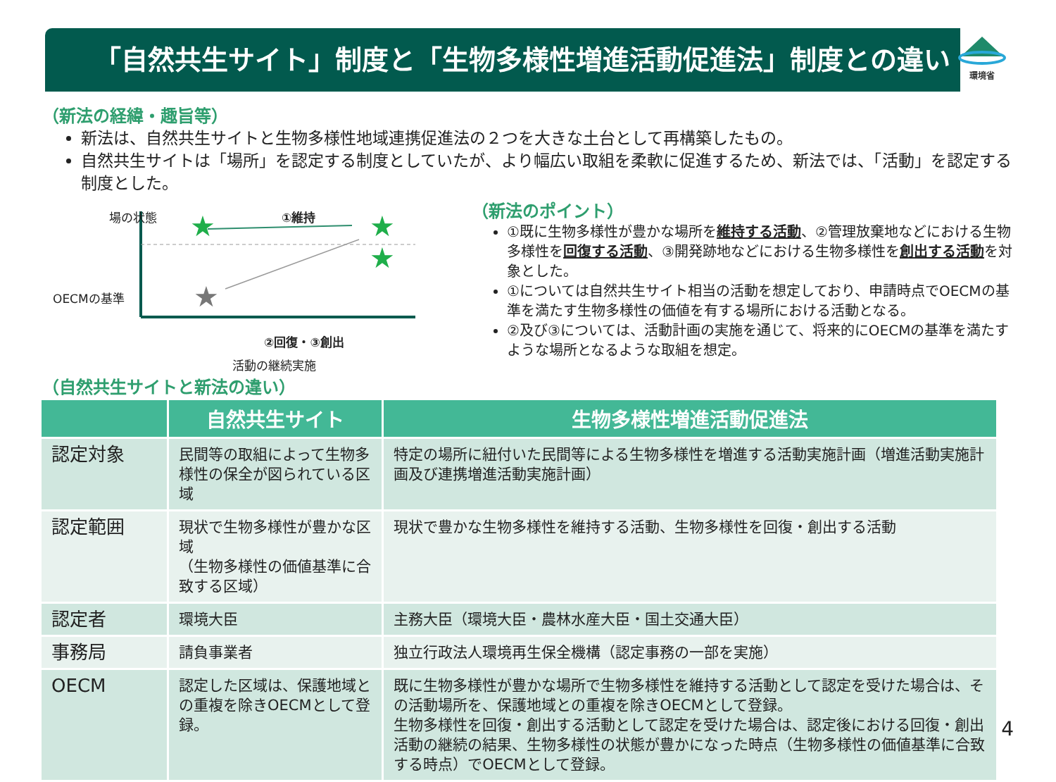「自然共生サイト」制度と「生物多様性増進活動促進法」制度との違い 環境省
（新法の経緯・趣旨等）
新法は、自然共生サイトと生物多様性地域連携促進法の２つを大きな土台として再構築したもの。
自然共生サイトは「場所」を認定する制度としていたが、より幅広い取組を柔軟に促進するため、新法では、「活動」を認定する制度とした。
★
★
★
★
場の状態 ①維持
OECMの基準
②回復・③創出
活動の継続実施
（新法のポイント）
①既に生物多様性が豊かな場所を維持する活動、②管理放棄地などにおける生物多様性を回復する活動、③開発跡地などにおける生物多様性を創出する活動を対象とした。
①については自然共生サイト相当の活動を想定しており、申請時点でOECMの基準を満たす生物多様性の価値を有する場所における活動となる。
②及び③については、活動計画の実施を通じて、将来的にOECMの基準を満たすような場所となるような取組を想定。
（自然共生サイトと新法の違い）
| | 自然共生サイト | 生物多様性増進活動促進法 |
| --- | --- | --- |
| 認定対象 | 民間等の取組によって生物多様性の保全が図られている区域 | 特定の場所に紐付いた民間等による生物多様性を増進する活動実施計画（増進活動実施計画及び連携増進活動実施計画） |
| 認定範囲 | 現状で生物多様性が豊かな区域 （生物多様性の価値基準に合致する区域） | 現状で豊かな生物多様性を維持する活動、生物多様性を回復・創出する活動 |
| 認定者 | 環境大臣 | 主務大臣（環境大臣・農林水産大臣・国土交通大臣） |
| 事務局 | 請負事業者 | 独立行政法人環境再生保全機構（認定事務の一部を実施） |
| OECM | 認定した区域は、保護地域との重複を除きOECMとして登録。 | 既に生物多様性が豊かな場所で生物多様性を維持する活動として認定を受けた場合は、その活動場所を、保護地域との重複を除きOECMとして登録。 生物多様性を回復・創出する活動として認定を受けた場合は、認定後における回復・創出活動の継続の結果、生物多様性の状態が豊かになった時点（生物多様性の価値基準に合致する時点）でOECMとして登録。 |
4